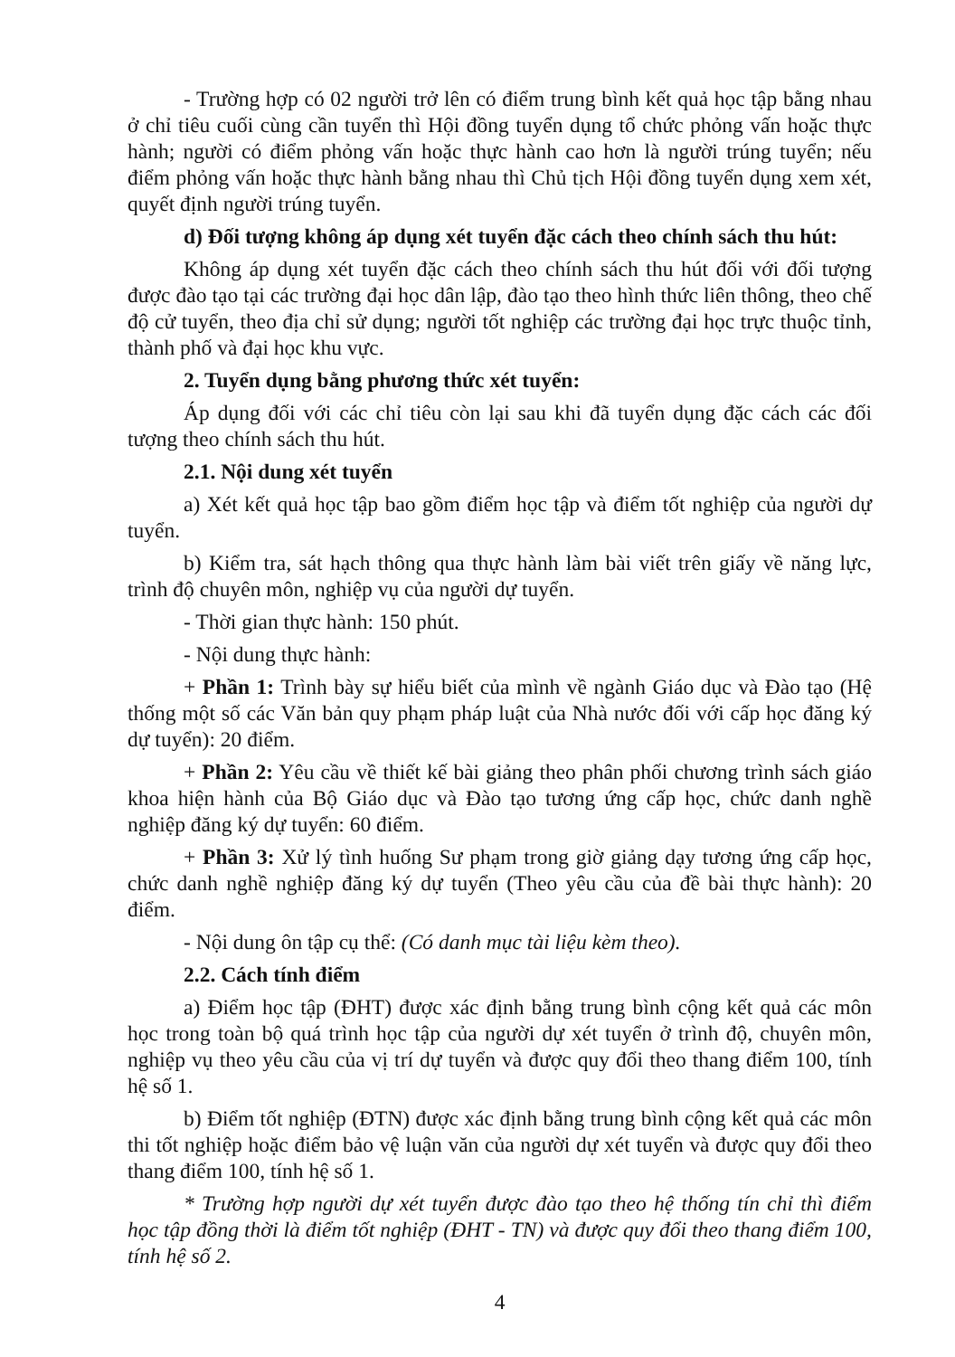- Trường hợp có 02 người trở lên có điểm trung bình kết quả học tập bằng nhau ở chỉ tiêu cuối cùng cần tuyển thì Hội đồng tuyển dụng tổ chức phỏng vấn hoặc thực hành; người có điểm phỏng vấn hoặc thực hành cao hơn là người trúng tuyển; nếu điểm phỏng vấn hoặc thực hành bằng nhau thì Chủ tịch Hội đồng tuyển dụng xem xét, quyết định người trúng tuyển.
d) Đối tượng không áp dụng xét tuyển đặc cách theo chính sách thu hút:
Không áp dụng xét tuyển đặc cách theo chính sách thu hút đối với đối tượng được đào tạo tại các trường đại học dân lập, đào tạo theo hình thức liên thông, theo chế độ cử tuyển, theo địa chỉ sử dụng; người tốt nghiệp các trường đại học trực thuộc tỉnh, thành phố và đại học khu vực.
2. Tuyển dụng bằng phương thức xét tuyển:
Áp dụng đối với các chỉ tiêu còn lại sau khi đã tuyển dụng đặc cách các đối tượng theo chính sách thu hút.
2.1. Nội dung xét tuyển
a) Xét kết quả học tập bao gồm điểm học tập và điểm tốt nghiệp của người dự tuyển.
b) Kiểm tra, sát hạch thông qua thực hành làm bài viết trên giấy về năng lực, trình độ chuyên môn, nghiệp vụ của người dự tuyển.
- Thời gian thực hành: 150 phút.
- Nội dung thực hành:
+ Phần 1: Trình bày sự hiểu biết của mình về ngành Giáo dục và Đào tạo (Hệ thống một số các Văn bản quy phạm pháp luật của Nhà nước đối với cấp học đăng ký dự tuyển): 20 điểm.
+ Phần 2: Yêu cầu về thiết kế bài giảng theo phân phối chương trình sách giáo khoa hiện hành của Bộ Giáo dục và Đào tạo tương ứng cấp học, chức danh nghề nghiệp đăng ký dự tuyển: 60 điểm.
+ Phần 3: Xử lý tình huống Sư phạm trong giờ giảng dạy tương ứng cấp học, chức danh nghề nghiệp đăng ký dự tuyển (Theo yêu cầu của đề bài thực hành): 20 điểm.
- Nội dung ôn tập cụ thể: (Có danh mục tài liệu kèm theo).
2.2. Cách tính điểm
a) Điểm học tập (ĐHT) được xác định bằng trung bình cộng kết quả các môn học trong toàn bộ quá trình học tập của người dự xét tuyển ở trình độ, chuyên môn, nghiệp vụ theo yêu cầu của vị trí dự tuyển và được quy đổi theo thang điểm 100, tính hệ số 1.
b) Điểm tốt nghiệp (ĐTN) được xác định bằng trung bình cộng kết quả các môn thi tốt nghiệp hoặc điểm bảo vệ luận văn của người dự xét tuyển và được quy đổi theo thang điểm 100, tính hệ số 1.
* Trường hợp người dự xét tuyển được đào tạo theo hệ thống tín chỉ thì điểm học tập đồng thời là điểm tốt nghiệp (ĐHT - TN) và được quy đổi theo thang điểm 100, tính hệ số 2.
4